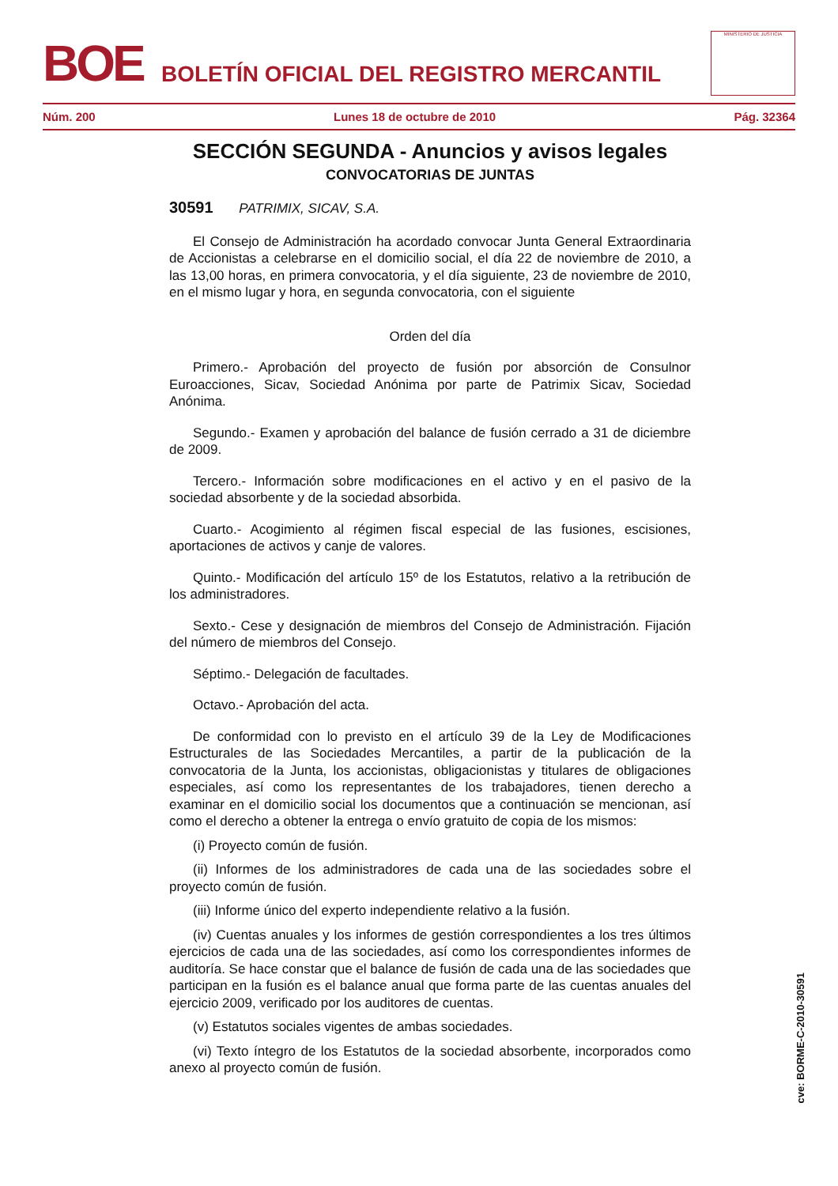BOE
BOLETÍN OFICIAL DEL REGISTRO MERCANTIL
MINISTERIO DE JUSTICIA
Núm. 200 Lunes 18 de octubre de 2010 Pág. 32364
SECCIÓN SEGUNDA - Anuncios y avisos legales
CONVOCATORIAS DE JUNTAS
30591 PATRIMIX, SICAV, S.A.
El Consejo de Administración ha acordado convocar Junta General Extraordinaria de Accionistas a celebrarse en el domicilio social, el día 22 de noviembre de 2010, a las 13,00 horas, en primera convocatoria, y el día siguiente, 23 de noviembre de 2010, en el mismo lugar y hora, en segunda convocatoria, con el siguiente
Orden del día
Primero.- Aprobación del proyecto de fusión por absorción de Consulnor Euroacciones, Sicav, Sociedad Anónima por parte de Patrimix Sicav, Sociedad Anónima.
Segundo.- Examen y aprobación del balance de fusión cerrado a 31 de diciembre de 2009.
Tercero.- Información sobre modificaciones en el activo y en el pasivo de la sociedad absorbente y de la sociedad absorbida.
Cuarto.- Acogimiento al régimen fiscal especial de las fusiones, escisiones, aportaciones de activos y canje de valores.
Quinto.- Modificación del artículo 15º de los Estatutos, relativo a la retribución de los administradores.
Sexto.- Cese y designación de miembros del Consejo de Administración. Fijación del número de miembros del Consejo.
Séptimo.- Delegación de facultades.
Octavo.- Aprobación del acta.
De conformidad con lo previsto en el artículo 39 de la Ley de Modificaciones Estructurales de las Sociedades Mercantiles, a partir de la publicación de la convocatoria de la Junta, los accionistas, obligacionistas y titulares de obligaciones especiales, así como los representantes de los trabajadores, tienen derecho a examinar en el domicilio social los documentos que a continuación se mencionan, así como el derecho a obtener la entrega o envío gratuito de copia de los mismos:
(i) Proyecto común de fusión.
(ii) Informes de los administradores de cada una de las sociedades sobre el proyecto común de fusión.
(iii) Informe único del experto independiente relativo a la fusión.
(iv) Cuentas anuales y los informes de gestión correspondientes a los tres últimos ejercicios de cada una de las sociedades, así como los correspondientes informes de auditoría. Se hace constar que el balance de fusión de cada una de las sociedades que participan en la fusión es el balance anual que forma parte de las cuentas anuales del ejercicio 2009, verificado por los auditores de cuentas.
(v) Estatutos sociales vigentes de ambas sociedades.
(vi) Texto íntegro de los Estatutos de la sociedad absorbente, incorporados como anexo al proyecto común de fusión.
cve: BORME-C-2010-30591